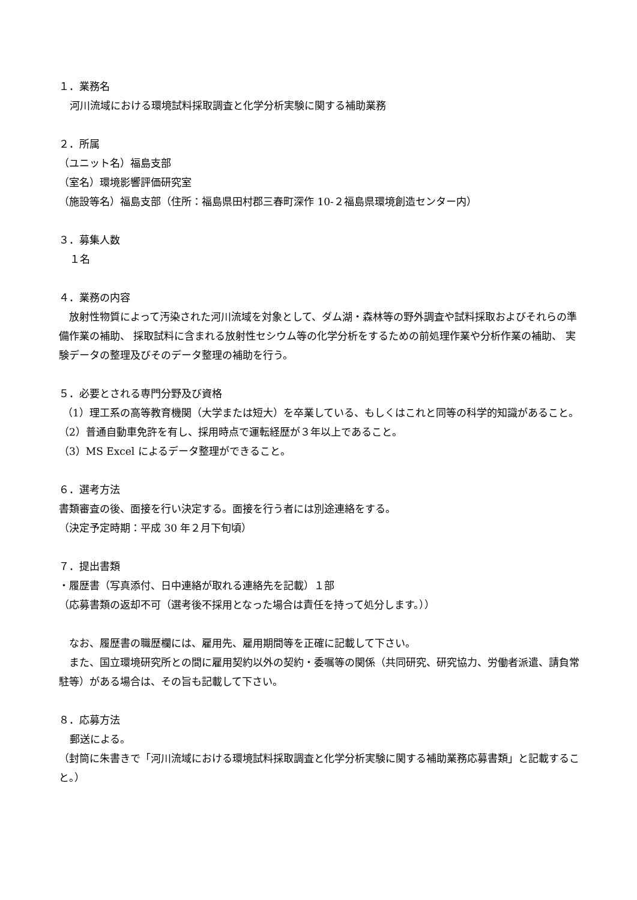１．業務名
河川流域における環境試料採取調査と化学分析実験に関する補助業務
２．所属
（ユニット名）福島支部
（室名）環境影響評価研究室
（施設等名）福島支部（住所：福島県田村郡三春町深作 10-２福島県環境創造センター内）
３．募集人数
１名
４．業務の内容
　放射性物質によって汚染された河川流域を対象として、ダム湖・森林等の野外調査や試料採取およびそれらの準備作業の補助、 採取試料に含まれる放射性セシウム等の化学分析をするための前処理作業や分析作業の補助、 実験データの整理及びそのデータ整理の補助を行う。
５．必要とされる専門分野及び資格
（1）理工系の高等教育機関（大学または短大）を卒業している、もしくはこれと同等の科学的知識があること。
（2）普通自動車免許を有し、採用時点で運転経歴が３年以上であること。
（3）MS Excel によるデータ整理ができること。
６．選考方法
書類審査の後、面接を行い決定する。面接を行う者には別途連絡をする。
（決定予定時期：平成 30 年２月下旬頃）
７．提出書類
・履歴書（写真添付、日中連絡が取れる連絡先を記載）１部
（応募書類の返却不可（選考後不採用となった場合は責任を持って処分します。））
　なお、履歴書の職歴欄には、雇用先、雇用期間等を正確に記載して下さい。
　また、国立環境研究所との間に雇用契約以外の契約・委嘱等の関係（共同研究、研究協力、労働者派遣、請負常駐等）がある場合は、その旨も記載して下さい。
８．応募方法
郵送による。
（封筒に朱書きで「河川流域における環境試料採取調査と化学分析実験に関する補助業務応募書類」と記載すること。）